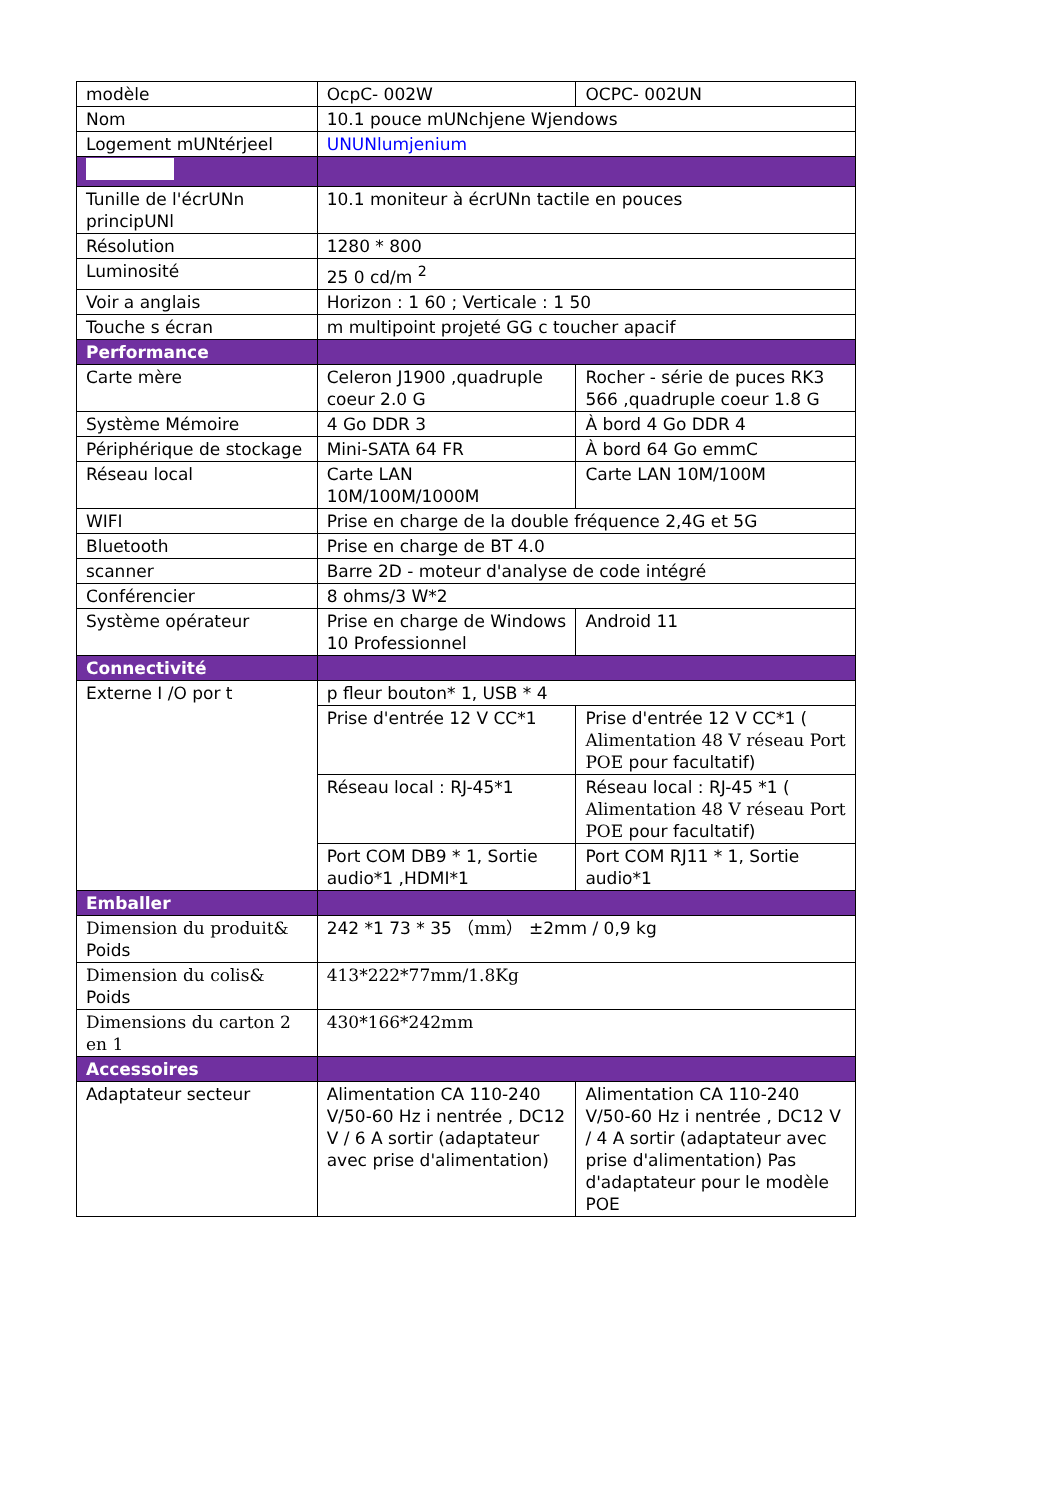| modèle | OcpC- 002W | OCPC- 002UN |
| Nom | 10.1 pouce mUNchjene Wjendows | |
| Logement mUNtérjeel | UNUNlumjenium | |
| Tunille de l'écrUNn principUNl | 10.1 moniteur à écrUNn tactile en pouces | |
| Résolution | 1280 * 800 | |
| Luminosité | 25 0 cd/m <sup>2</sup> | |
| Voir a anglais | Horizon : 1 60 ; Verticale : 1 50 | |
| Touche s écran | m multipoint projeté GG c toucher apacif | |
| Performance | | |
| Carte mère | Celeron J1900 ,quadruple coeur 2.0 G | Rocher - série de puces RK3 566 ,quadruple coeur 1.8 G |
| Système Mémoire | 4 Go DDR 3 | À bord 4 Go DDR 4 |
| Périphérique de stockage | Mini-SATA 64 FR | À bord 64 Go emmC |
| Réseau local | Carte LAN 10M/100M/1000M | Carte LAN 10M/100M |
| WIFI | Prise en charge de la double fréquence 2,4G et 5G | |
| Bluetooth | Prise en charge de BT 4.0 | |
| scanner | Barre 2D - moteur d'analyse de code intégré | |
| Conférencier | 8 ohms/3 W*2 | |
| Système opérateur | Prise en charge de Windows 10 Professionnel | Android 11 |
| Connectivité | | |
| Externe I /O por t | p fleur bouton* 1, USB * 4 | |
| | Prise d'entrée 12 V CC*1 | Prise d'entrée 12 V CC*1 ( Alimentation 48 V réseau Port POE pour facultatif) |
| | Réseau local : RJ-45*1 | Réseau local : RJ-45 *1 ( Alimentation 48 V réseau Port POE pour facultatif) |
| | Port COM DB9 * 1, Sortie audio*1 ,HDMI*1 | Port COM RJ11 * 1, Sortie audio*1 |
| Emballer | | |
| Dimension du produit& Poids | 242 *1 73 * 35 （mm） ±2mm / 0,9 kg | |
| Dimension du colis& Poids | 413*222*77mm/1.8Kg | |
| Dimensions du carton 2 en 1 | 430*166*242mm | |
| Accessoires | | |
| Adaptateur secteur | Alimentation CA 110-240 V/50-60 Hz i nentrée , DC12 V / 6 A sortir (adaptateur avec prise d'alimentation) | Alimentation CA 110-240 V/50-60 Hz i nentrée , DC12 V / 4 A sortir (adaptateur avec prise d'alimentation) Pas d'adaptateur pour le modèle POE |